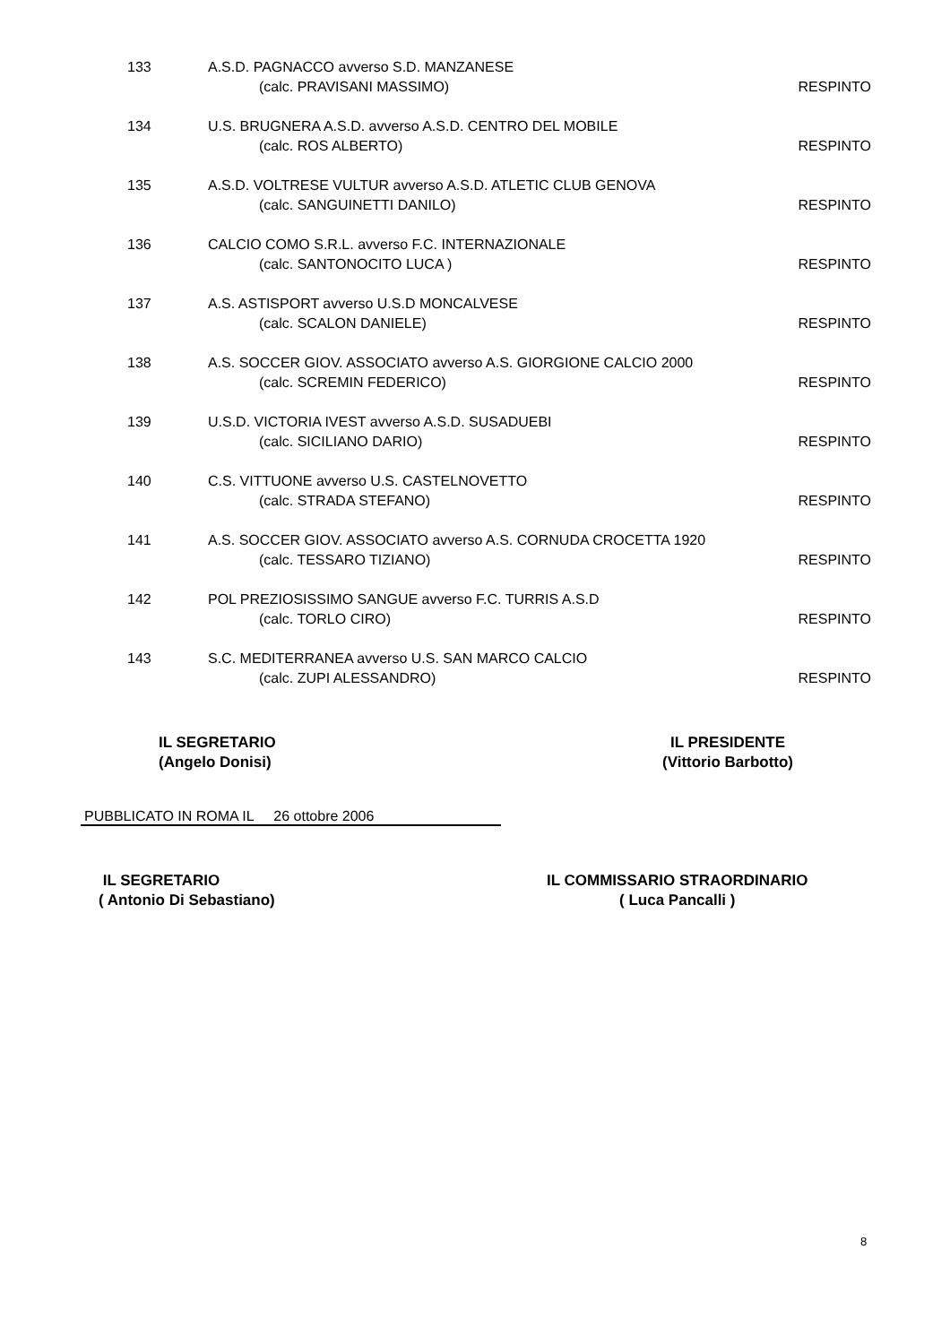133 A.S.D. PAGNACCO avverso S.D. MANZANESE
(calc. PRAVISANI MASSIMO) RESPINTO
134 U.S. BRUGNERA A.S.D. avverso A.S.D. CENTRO DEL MOBILE
(calc. ROS ALBERTO) RESPINTO
135 A.S.D. VOLTRESE VULTUR avverso A.S.D. ATLETIC CLUB GENOVA
(calc. SANGUINETTI DANILO) RESPINTO
136 CALCIO COMO S.R.L. avverso F.C. INTERNAZIONALE
(calc. SANTONOCITO LUCA ) RESPINTO
137 A.S. ASTISPORT avverso U.S.D MONCALVESE
(calc. SCALON DANIELE) RESPINTO
138 A.S. SOCCER GIOV. ASSOCIATO avverso A.S. GIORGIONE CALCIO 2000
(calc. SCREMIN FEDERICO) RESPINTO
139 U.S.D. VICTORIA IVEST avverso A.S.D. SUSADUEBI
(calc. SICILIANO DARIO) RESPINTO
140 C.S. VITTUONE avverso U.S. CASTELNOVETTO
(calc. STRADA STEFANO) RESPINTO
141 A.S. SOCCER GIOV. ASSOCIATO avverso A.S. CORNUDA CROCETTA 1920
(calc. TESSARO TIZIANO) RESPINTO
142 POL PREZIOSISSIMO SANGUE avverso F.C. TURRIS A.S.D
(calc. TORLO CIRO) RESPINTO
143 S.C. MEDITERRANEA avverso U.S. SAN MARCO CALCIO
(calc. ZUPI ALESSANDRO) RESPINTO
IL SEGRETARIO
(Angelo Donisi)
IL PRESIDENTE
(Vittorio Barbotto)
PUBBLICATO IN ROMA IL 26 ottobre 2006
IL SEGRETARIO
( Antonio Di Sebastiano)
IL COMMISSARIO STRAORDINARIO
( Luca Pancalli )
8